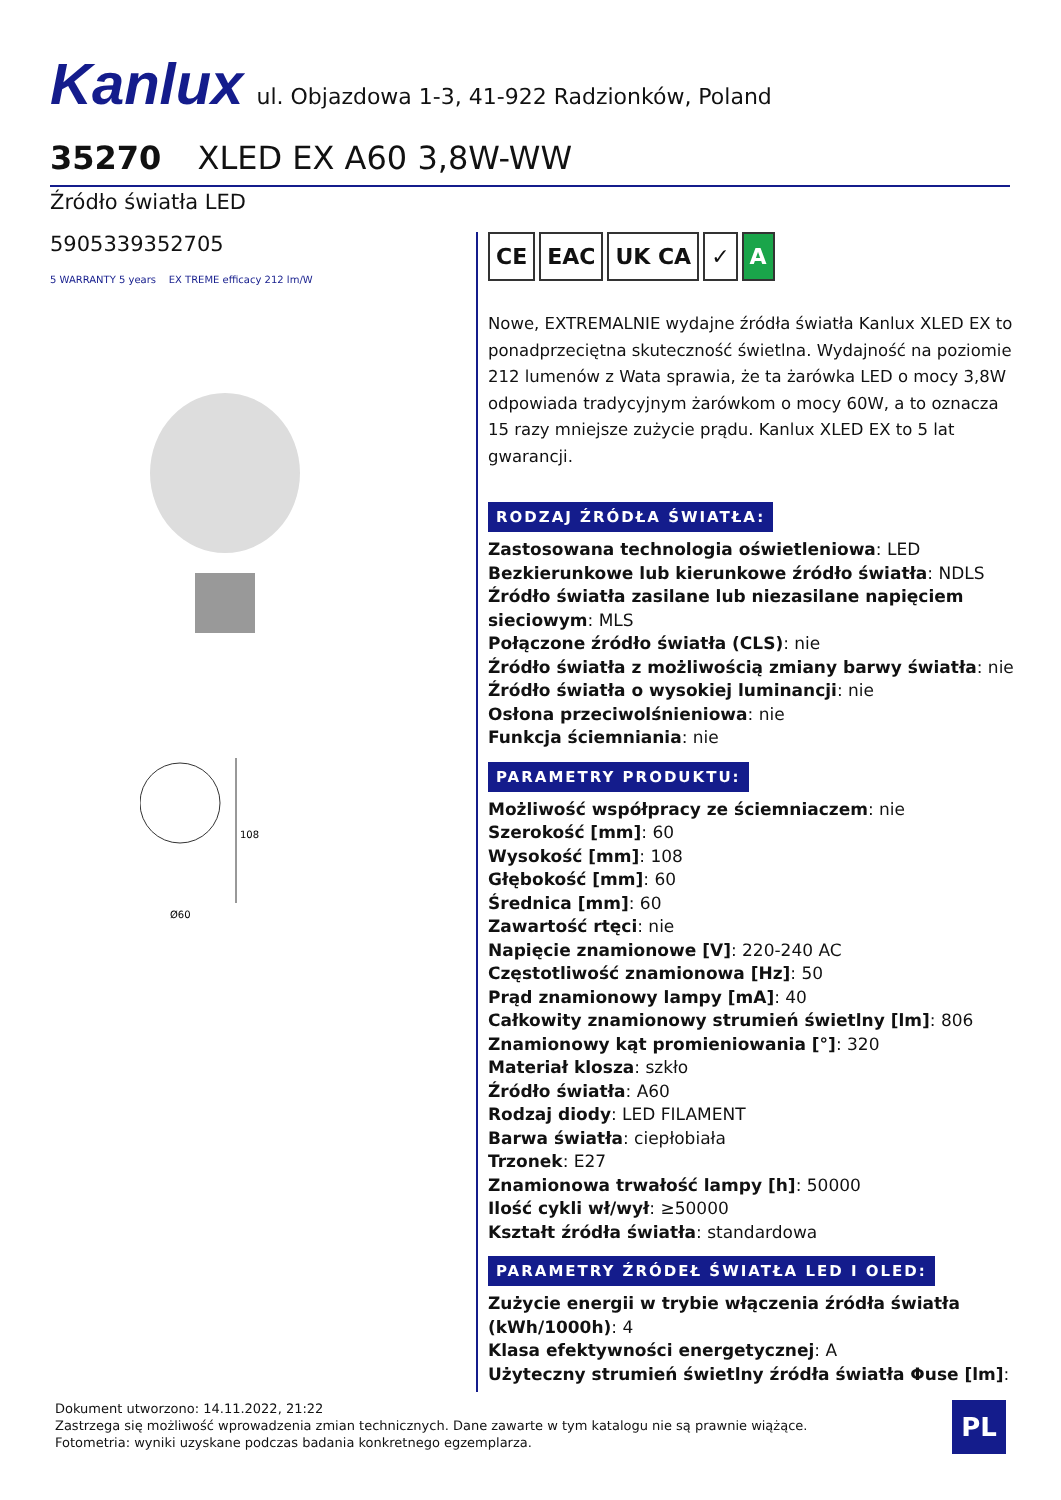Kanlux ul. Objazdowa 1-3, 41-922 Radzionków, Poland
35270 XLED EX A60 3,8W-WW
Źródło światła LED
5905339352705
5 WARRANTY 5 years EX TREME efficacy 212 lm/W
108
Ø60
CE EAC UK CA ✓ A
Nowe, EXTREMALNIE wydajne źródła światła Kanlux XLED EX to ponadprzeciętna skuteczność świetlna. Wydajność na poziomie 212 lumenów z Wata sprawia, że ta żarówka LED o mocy 3,8W odpowiada tradycyjnym żarówkom o mocy 60W, a to oznacza 15 razy mniejsze zużycie prądu. Kanlux XLED EX to 5 lat gwarancji.
RODZAJ ŹRÓDŁA ŚWIATŁA:
Zastosowana technologia oświetleniowa: LED
Bezkierunkowe lub kierunkowe źródło światła: NDLS
Źródło światła zasilane lub niezasilane napięciem sieciowym: MLS
Połączone źródło światła (CLS): nie
Źródło światła z możliwością zmiany barwy światła: nie
Źródło światła o wysokiej luminancji: nie
Osłona przeciwolśnieniowa: nie
Funkcja ściemniania: nie
PARAMETRY PRODUKTU:
Możliwość współpracy ze ściemniaczem: nie
Szerokość [mm]: 60
Wysokość [mm]: 108
Głębokość [mm]: 60
Średnica [mm]: 60
Zawartość rtęci: nie
Napięcie znamionowe [V]: 220-240 AC
Częstotliwość znamionowa [Hz]: 50
Prąd znamionowy lampy [mA]: 40
Całkowity znamionowy strumień świetlny [lm]: 806
Znamionowy kąt promieniowania [°]: 320
Materiał klosza: szkło
Źródło światła: A60
Rodzaj diody: LED FILAMENT
Barwa światła: ciepłobiała
Trzonek: E27
Znamionowa trwałość lampy [h]: 50000
Ilość cykli wł/wył: ≥50000
Kształt źródła światła: standardowa
PARAMETRY ŹRÓDEŁ ŚWIATŁA LED I OLED:
Zużycie energii w trybie włączenia źródła światła (kWh/1000h): 4
Klasa efektywności energetycznej: A
Użyteczny strumień świetlny źródła światła Φuse [lm]:
Dokument utworzono: 14.11.2022, 21:22
Zastrzega się możliwość wprowadzenia zmian technicznych. Dane zawarte w tym katalogu nie są prawnie wiążące.
Fotometria: wyniki uzyskane podczas badania konkretnego egzemplarza.
PL